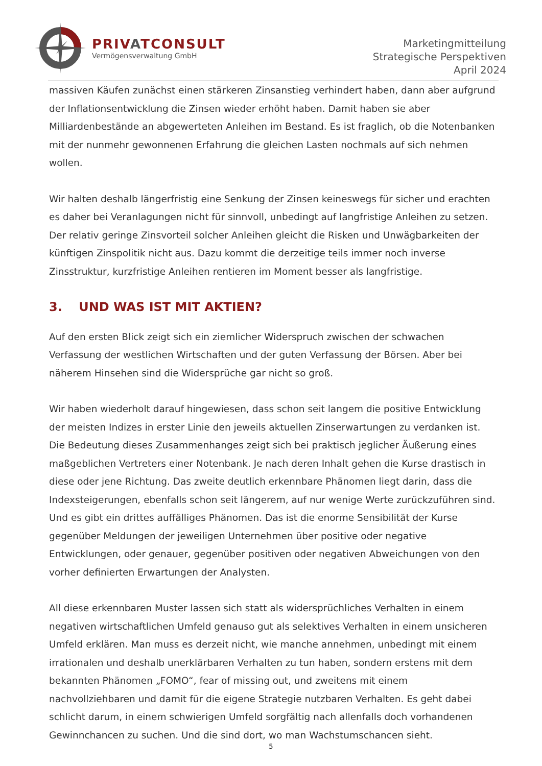PRIVATCONSULT
Vermögensverwaltung GmbH
Marketingmitteilung
Strategische Perspektiven
April 2024
massiven Käufen zunächst einen stärkeren Zinsanstieg verhindert haben, dann aber aufgrund der Inflationsentwicklung die Zinsen wieder erhöht haben. Damit haben sie aber Milliardenbestände an abgewerteten Anleihen im Bestand. Es ist fraglich, ob die Notenbanken mit der nunmehr gewonnenen Erfahrung die gleichen Lasten nochmals auf sich nehmen wollen.
Wir halten deshalb längerfristig eine Senkung der Zinsen keineswegs für sicher und erachten es daher bei Veranlagungen nicht für sinnvoll, unbedingt auf langfristige Anleihen zu setzen. Der relativ geringe Zinsvorteil solcher Anleihen gleicht die Risken und Unwägbarkeiten der künftigen Zinspolitik nicht aus. Dazu kommt die derzeitige teils immer noch inverse Zinsstruktur, kurzfristige Anleihen rentieren im Moment besser als langfristige.
3. UND WAS IST MIT AKTIEN?
Auf den ersten Blick zeigt sich ein ziemlicher Widerspruch zwischen der schwachen Verfassung der westlichen Wirtschaften und der guten Verfassung der Börsen. Aber bei näherem Hinsehen sind die Widersprüche gar nicht so groß.
Wir haben wiederholt darauf hingewiesen, dass schon seit langem die positive Entwicklung der meisten Indizes in erster Linie den jeweils aktuellen Zinserwartungen zu verdanken ist. Die Bedeutung dieses Zusammenhanges zeigt sich bei praktisch jeglicher Äußerung eines maßgeblichen Vertreters einer Notenbank. Je nach deren Inhalt gehen die Kurse drastisch in diese oder jene Richtung. Das zweite deutlich erkennbare Phänomen liegt darin, dass die Indexsteigerungen, ebenfalls schon seit längerem, auf nur wenige Werte zurückzuführen sind. Und es gibt ein drittes auffälliges Phänomen. Das ist die enorme Sensibilität der Kurse gegenüber Meldungen der jeweiligen Unternehmen über positive oder negative Entwicklungen, oder genauer, gegenüber positiven oder negativen Abweichungen von den vorher definierten Erwartungen der Analysten.
All diese erkennbaren Muster lassen sich statt als widersprüchliches Verhalten in einem negativen wirtschaftlichen Umfeld genauso gut als selektives Verhalten in einem unsicheren Umfeld erklären. Man muss es derzeit nicht, wie manche annehmen, unbedingt mit einem irrationalen und deshalb unerklärbaren Verhalten zu tun haben, sondern erstens mit dem bekannten Phänomen „FOMO“, fear of missing out, und zweitens mit einem nachvollziehbaren und damit für die eigene Strategie nutzbaren Verhalten. Es geht dabei schlicht darum, in einem schwierigen Umfeld sorgfältig nach allenfalls doch vorhandenen Gewinnchancen zu suchen. Und die sind dort, wo man Wachstumschancen sieht.
5